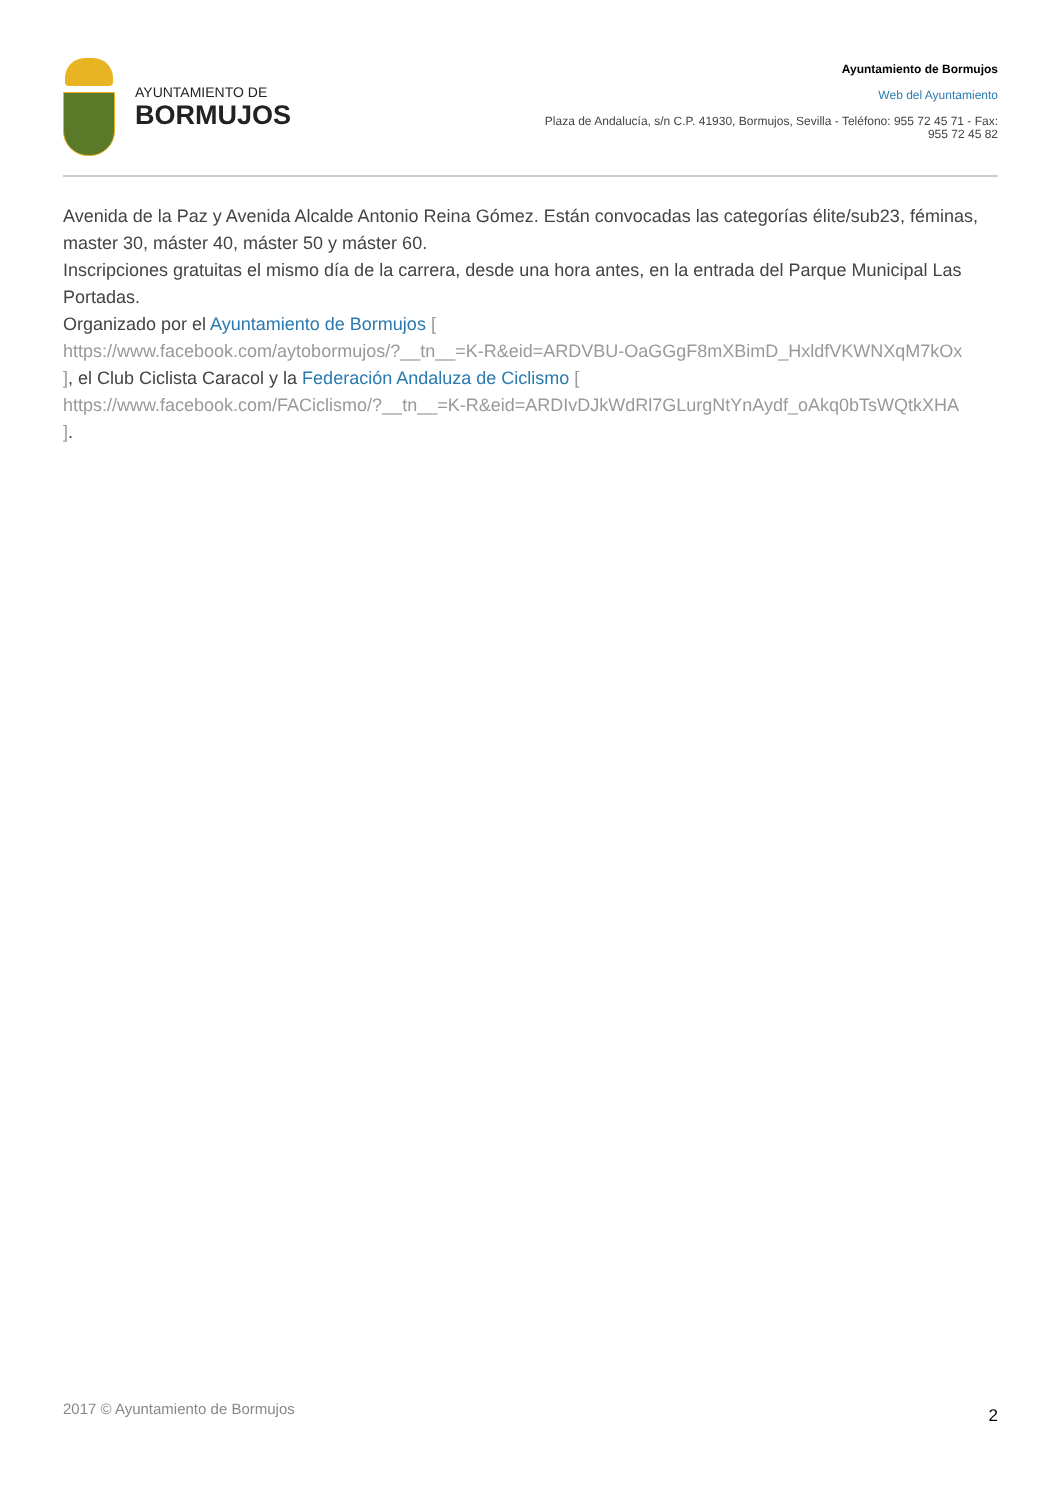AYUNTAMIENTO DE
BORMUJOS
Ayuntamiento de Bormujos
Web del Ayuntamiento
Plaza de Andalucía, s/n C.P. 41930, Bormujos, Sevilla - Teléfono: 955 72 45 71 - Fax: 955 72 45 82
Avenida de la Paz y Avenida Alcalde Antonio Reina Gómez. Están convocadas las categorías élite/sub23, féminas, master 30, máster 40, máster 50 y máster 60.
Inscripciones gratuitas el mismo día de la carrera, desde una hora antes, en la entrada del Parque Municipal Las Portadas.
Organizado por el Ayuntamiento de Bormujos [
https://www.facebook.com/aytobormujos/?__tn__=K-R&eid=ARDVBU-OaGGgF8mXBimD_HxldfVKWNXqM7kOx
], el Club Ciclista Caracol y la Federación Andaluza de Ciclismo [
https://www.facebook.com/FACiclismo/?__tn__=K-R&eid=ARDIvDJkWdRl7GLurgNtYnAydf_oAkq0bTsWQtkXHA
].
2017 © Ayuntamiento de Bormujos 2